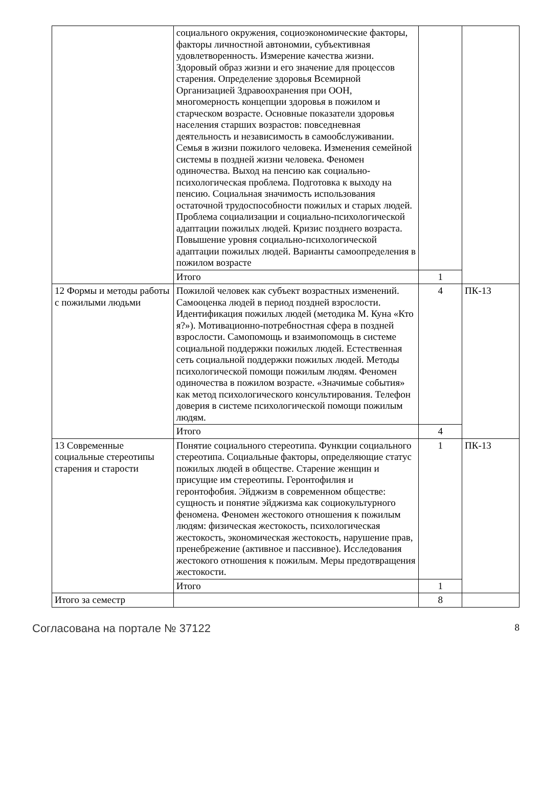| | социального окружения, социоэкономические факторы, факторы личностной автономии, субъективная удовлетворенность. Измерение качества жизни. Здоровый образ жизни и его значение для процессов старения. Определение здоровья Всемирной Организацией Здравоохранения при ООН, многомерность концепции здоровья в пожилом и старческом возрасте. Основные показатели здоровья населения старших возрастов: повседневная деятельность и независимость в самообслуживании. Семья в жизни пожилого человека. Изменения семейной системы в поздней жизни человека. Феномен одиночества. Выход на пенсию как социально-психологическая проблема. Подготовка к выходу на пенсию. Социальная значимость использования остаточной трудоспособности пожилых и старых людей. Проблема социализации и социально-психологической адаптации пожилых людей. Кризис позднего возраста. Повышение уровня социально-психологической адаптации пожилых людей. Варианты самоопределения в пожилом возрасте | | |
| | Итого | 1 | |
| 12 Формы и методы работы с пожилыми людьми | Пожилой человек как субъект возрастных изменений. Самооценка людей в период поздней взрослости. Идентификация пожилых людей (методика М. Куна «Кто я?»). Мотивационно-потребностная сфера в поздней взрослости. Самопомощь и взаимопомощь в системе социальной поддержки пожилых людей. Естественная сеть социальной поддержки пожилых людей. Методы психологической помощи пожилым людям. Феномен одиночества в пожилом возрасте. «Значимые события» как метод психологического консультирования. Телефон доверия в системе психологической помощи пожилым людям. | 4 | ПК-13 |
| | Итого | 4 | |
| 13 Современные социальные стереотипы старения и старости | Понятие социального стереотипа. Функции социального стереотипа. Социальные факторы, определяющие статус пожилых людей в обществе. Старение женщин и присущие им стереотипы. Геронтофилия и геронтофобия. Эйджизм в современном обществе: сущность и понятие эйджизма как социокультурного феномена. Феномен жестокого отношения к пожилым людям: физическая жестокость, психологическая жестокость, экономическая жестокость, нарушение прав, пренебрежение (активное и пассивное). Исследования жестокого отношения к пожилым. Меры предотвращения жестокости. | 1 | ПК-13 |
| | Итого | 1 | |
| Итого за семестр | | 8 | |
Согласована на портале № 37122 8